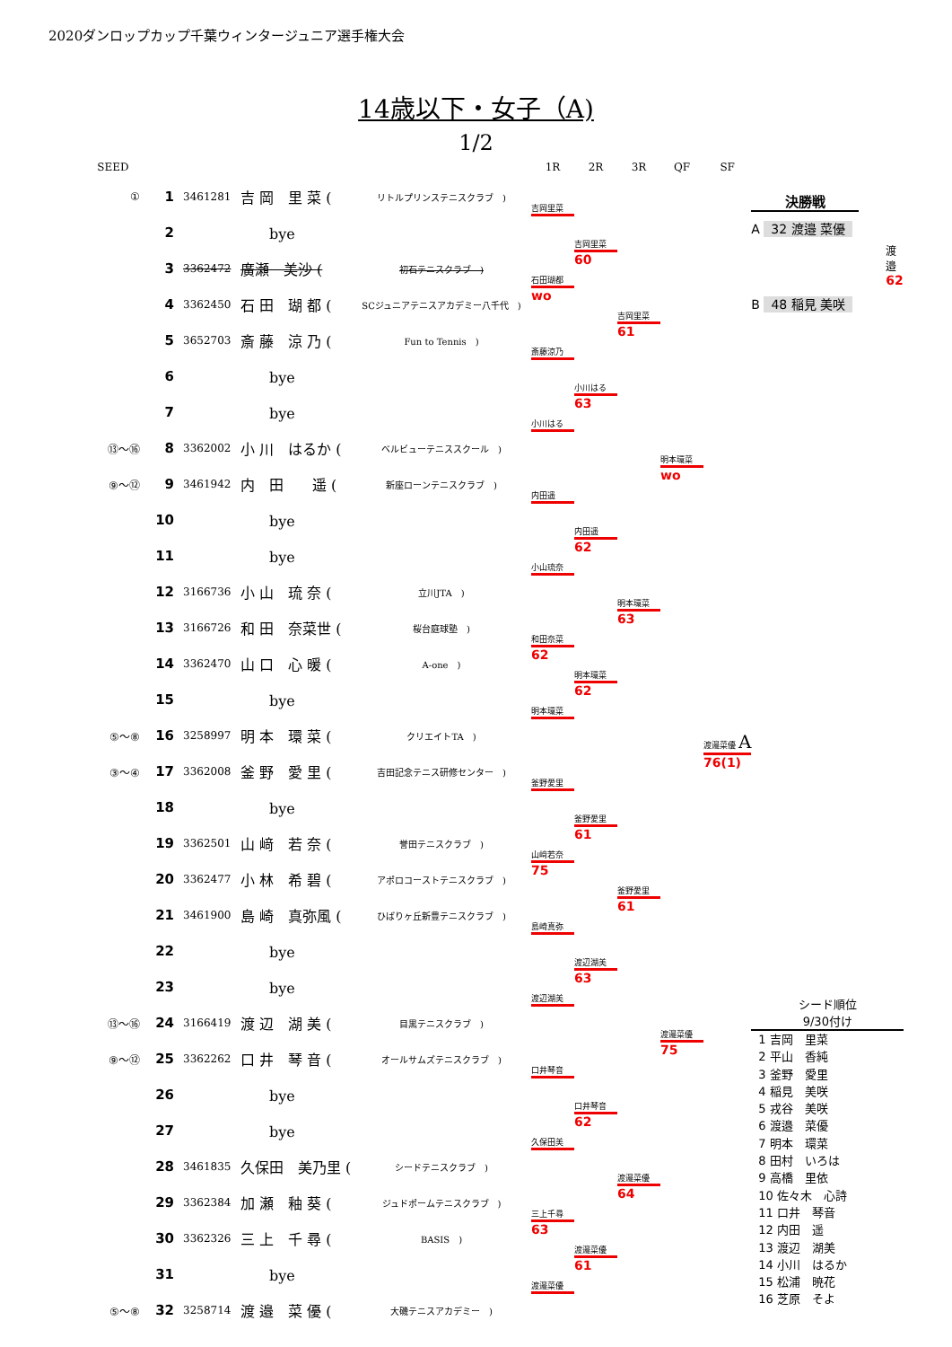2020ダンロップカップ千葉ウィンタージュニア選手権大会
14歳以下・女子（A)
1/2
| SEED | | | | | 1R | 2R | 3R | QF | SF |
| --- | --- | --- | --- | --- | --- | --- | --- | --- | --- |
| ① | 1 | 3461281 | 吉 岡 里 菜 ( | リトルプリンステニスクラブ ) | 吉岡里菜 | | | | |
| | 2 | | bye | | | 吉岡里菜 | | | |
| | 3 | 3362472 | 廣瀬 美沙 ( | 初石テニスクラブ ) | 石田瑚都 | 60 | | | |
| | 4 | 3362450 | 石 田 瑚 都 ( | SCジュニアテニスアカデミー八千代 ) | wo | | 吉岡里菜 | | |
| | 5 | 3652703 | 斎 藤 涼 乃 ( | Fun to Tennis ) | 斎藤涼乃 | | 61 | | |
| | 6 | | bye | | | 小川はる | | | |
| | 7 | | bye | | 小川はる | 63 | | | |
| ⑬～⑯ | 8 | 3362002 | 小 川 はるか ( | ベルビューテニススクール ) | | | | 明本環菜 | |
| ⑨～⑫ | 9 | 3461942 | 内 田 遥 ( | 新座ローンテニスクラブ ) | 内田遥 | | | wo | |
| | 10 | | bye | | | 内田遥 | | | |
| | 11 | | bye | | 小山琉奈 | 62 | | | |
| | 12 | 3166736 | 小 山 琉 奈 ( | 立川JTA ) | | | 明本環菜 | | |
| | 13 | 3166726 | 和 田 奈菜世 ( | 桜台庭球塾 ) | 和田奈菜 | | 63 | | |
| | 14 | 3362470 | 山 口 心 暖 ( | A-one ) | 62 | 明本環菜 | | | |
| | 15 | | bye | | 明本環菜 | 62 | | | |
| ⑤～⑧ | 16 | 3258997 | 明 本 環 菜 ( | クリエイトTA ) | | | | | 渡邉菜優 A |
| ③～④ | 17 | 3362008 | 釜 野 愛 里 ( | 吉田記念テニス研修センター ) | 釜野愛里 | | | | 76(1) |
| | 18 | | bye | | | 釜野愛里 | | | |
| | 19 | 3362501 | 山 﨑 若 奈 ( | 誉田テニスクラブ ) | 山﨑若奈 | 61 | | | |
| | 20 | 3362477 | 小 林 希 碧 ( | アポロコーストテニスクラブ ) | 75 | | 釜野愛里 | | |
| | 21 | 3461900 | 島 崎 真弥風 ( | ひばりヶ丘新豊テニスクラブ ) | 島崎真弥 | | 61 | | |
| | 22 | | bye | | | 渡辺湖美 | | | |
| | 23 | | bye | | 渡辺湖美 | 63 | | | |
| ⑬～⑯ | 24 | 3166419 | 渡 辺 湖 美 ( | 目黒テニスクラブ ) | | | | 渡邉菜優 | |
| ⑨～⑫ | 25 | 3362262 | 口 井 琴 音 ( | オールサムズテニスクラブ ) | 口井琴音 | | | 75 | |
| | 26 | | bye | | | 口井琴音 | | | |
| | 27 | | bye | | 久保田美 | 62 | | | |
| | 28 | 3461835 | 久保田 美乃里 ( | シードテニスクラブ ) | | | 渡邉菜優 | | |
| | 29 | 3362384 | 加 瀬 釉 葵 ( | ジュドポームテニスクラブ ) | 三上千尋 | | 64 | | |
| | 30 | 3362326 | 三 上 千 尋 ( | BASIS ) | 63 | 渡邉菜優 | | | |
| | 31 | | bye | | 渡邉菜優 | 61 | | | |
| ⑤～⑧ | 32 | 3258714 | 渡 邉 菜 優 ( | 大磯テニスアカデミー ) | | | | | |
決勝戦
A 32 渡邉 菜優
渡邉
62
B 48 稲見 美咲
シード順位
9/30付け
1 吉岡　里菜
2 平山　香純
3 釜野　愛里
4 稲見　美咲
5 戎谷　美咲
6 渡邉　菜優
7 明本　環菜
8 田村　いろは
9 高橋　里依
10 佐々木　心詩
11 口井　琴音
12 内田　遥
13 渡辺　湖美
14 小川　はるか
15 松浦　暁花
16 芝原　そよ